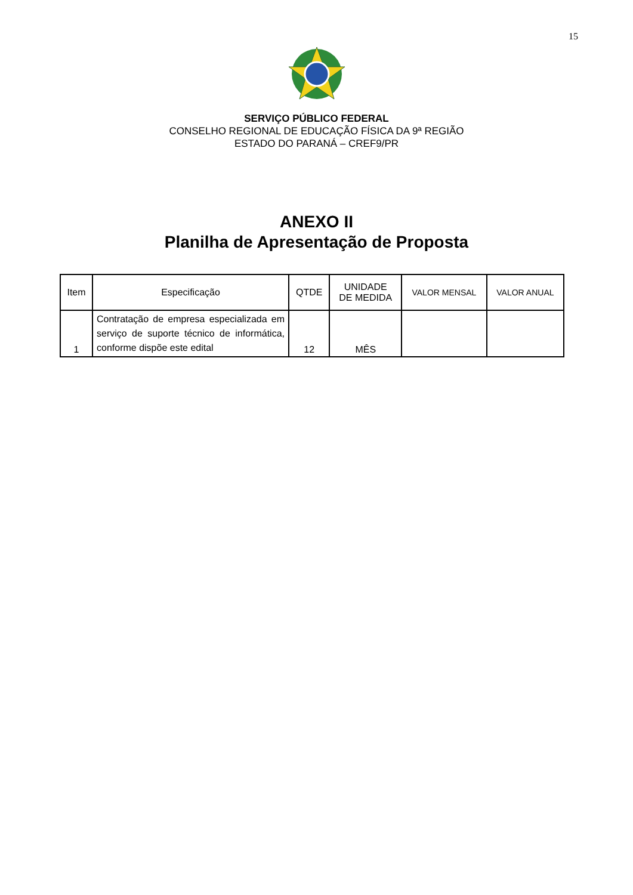15
SERVIÇO PÚBLICO FEDERAL
CONSELHO REGIONAL DE EDUCAÇÃO FÍSICA DA 9ª REGIÃO
ESTADO DO PARANÁ – CREF9/PR
ANEXO II
Planilha de Apresentação de Proposta
| Item | Especificação | QTDE | UNIDADE DE MEDIDA | VALOR MENSAL | VALOR ANUAL |
| --- | --- | --- | --- | --- | --- |
| 1 | Contratação de empresa especializada em serviço de suporte técnico de informática, conforme dispõe este edital | 12 | MÊS | | |